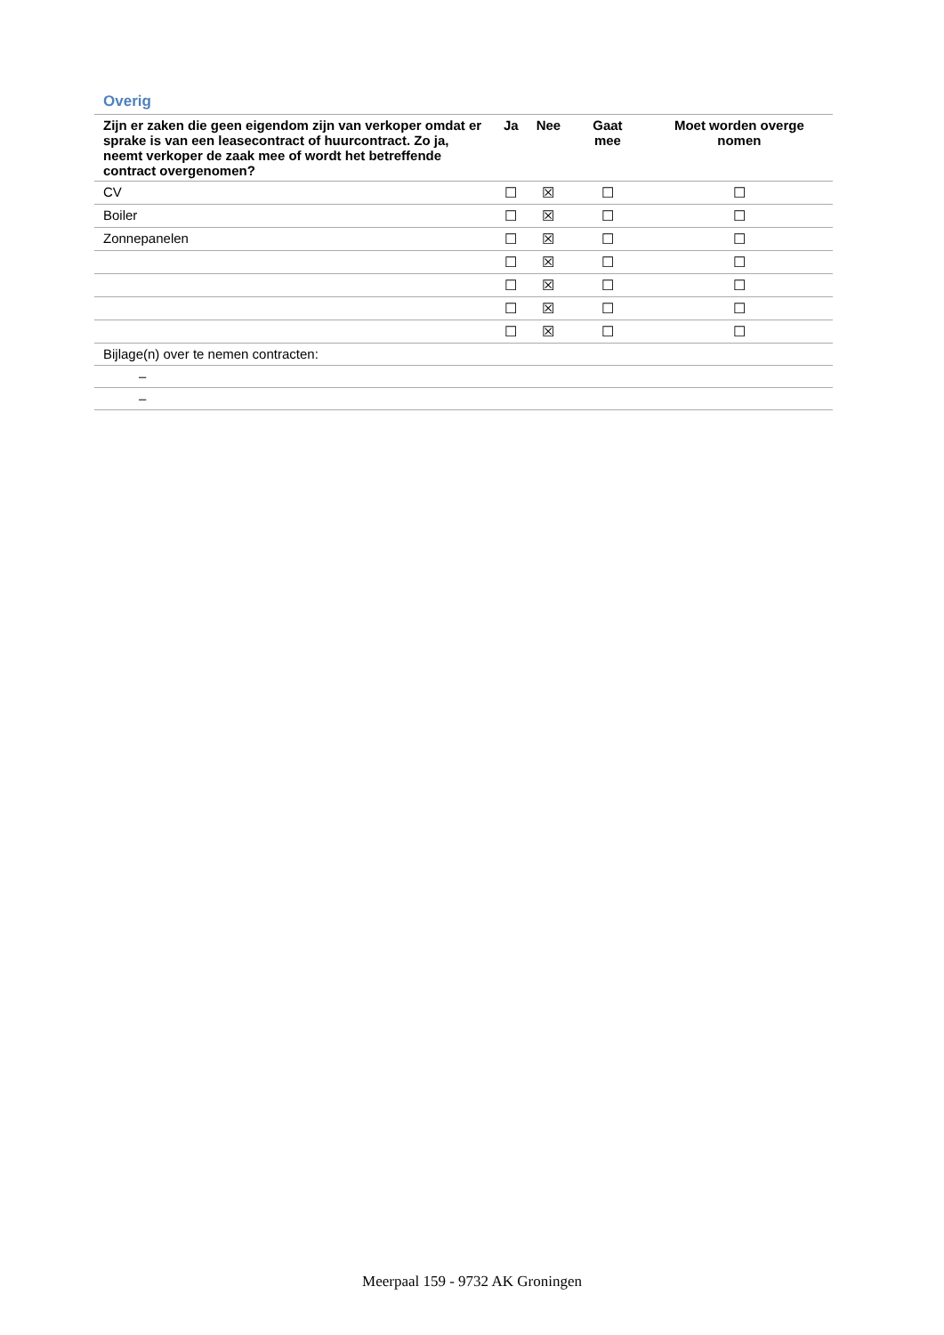Overig
| Zijn er zaken die geen eigendom zijn van verkoper omdat er sprake is van een leasecontract of huurcontract. Zo ja, neemt verkoper de zaak mee of wordt het betreffende contract overgenomen? | Ja | Nee | Gaat mee | Moet worden overge nomen |
| --- | --- | --- | --- | --- |
| CV | ☐ | ☒ | ☐ | ☐ |
| Boiler | ☐ | ☒ | ☐ | ☐ |
| Zonnepanelen | ☐ | ☒ | ☐ | ☐ |
| | ☐ | ☒ | ☐ | ☐ |
| | ☐ | ☒ | ☐ | ☐ |
| | ☐ | ☒ | ☐ | ☐ |
| | ☐ | ☒ | ☐ | ☐ |
| Bijlage(n) over te nemen contracten: | | | | |
| – | | | | |
| – | | | | |
Meerpaal 159 - 9732 AK Groningen